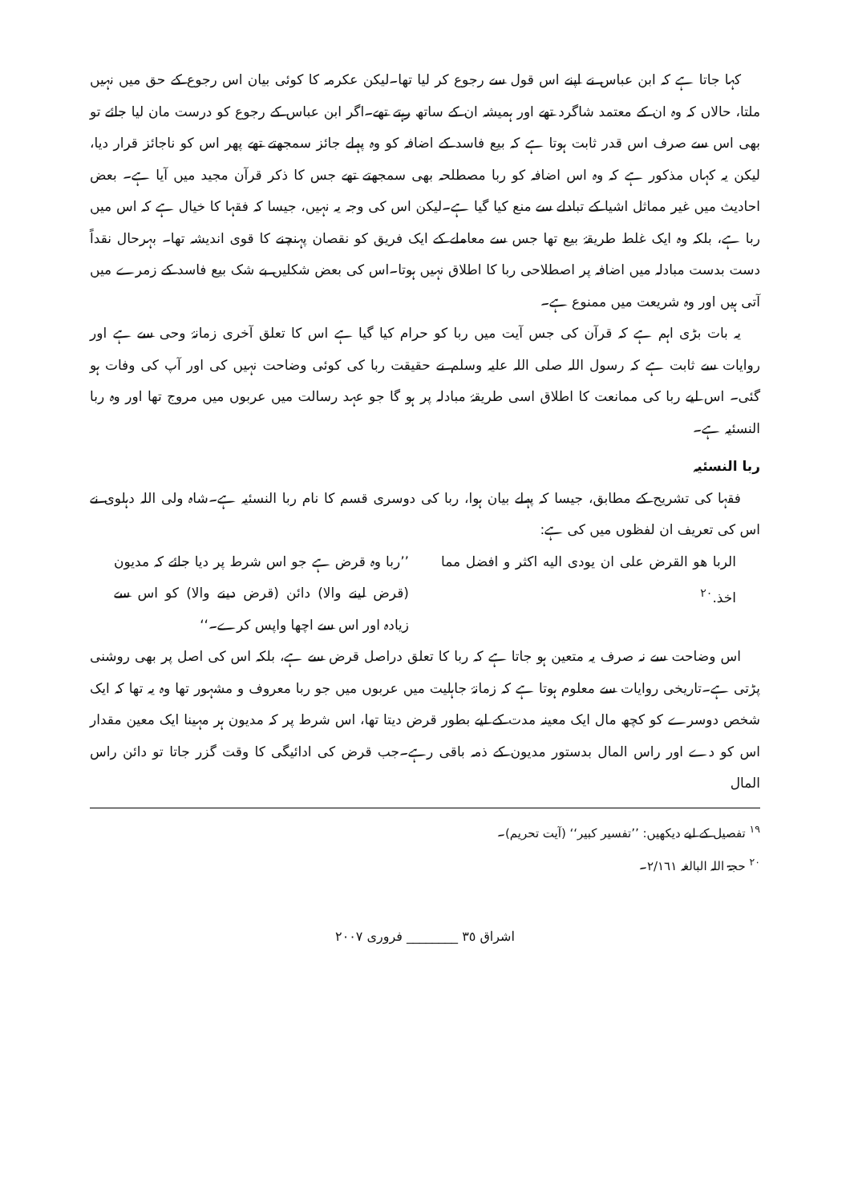کہا جاتا ہے کہ ابن عباس نے اپنے اس قول سے رجوع کر لیا تھا۔لیکن عکرمہ کا کوئی بیان اس رجوع کے حق میں نہیں ملتا، حالاں کہ وہ ان کے معتمد شاگرد تھے اور ہمیشہ ان کے ساتھ رہتے تھے۔اگر ابن عباس کے رجوع کو درست مان لیا جائے تو بھی اس سے صرف اس قدر ثابت ہوتا ہے کہ بیع فاسد کے اضافہ کو وہ پہلے جائز سمجھتے تھے پھر اس کو ناجائز قرار دیا، لیکن یہ کہاں مذکور ہے کہ وہ اس اضافہ کو ربا مصطلحہ بھی سمجھتے تھے جس کا ذکر قرآن مجید میں آیا ہے۔ بعض احادیث میں غیر مماثل اشیا کے تبادلے سے منع کیا گیا ہے۔لیکن اس کی وجہ یہ نہیں، جیسا کہ فقہا کا خیال ہے کہ اس میں ربا ہے، بلکہ وہ ایک غلط طریقۂ بیع تھا جس سے معاملے کے ایک فریق کو نقصان پہنچنے کا قوی اندیشہ تھا۔ بہرحال نقداً دست بدست مبادلہ میں اضافہ پر اصطلاحی ربا کا اطلاق نہیں ہوتا۔اس کی بعض شکلیں بے شک بیع فاسد کے زمرے میں آتی ہیں اور وہ شریعت میں ممنوع ہے۔
یہ بات بڑی اہم ہے کہ قرآن کی جس آیت میں ربا کو حرام کیا گیا ہے اس کا تعلق آخری زمانۂ وحی سے ہے اور روایات سے ثابت ہے کہ رسول اللہ صلی اللہ علیہ وسلم نے حقیقت ربا کی کوئی وضاحت نہیں کی اور آپ کی وفات ہو گئی۔ اس لیے ربا کی ممانعت کا اطلاق اسی طریقۂ مبادلہ پر ہو گا جو عہد رسالت میں عربوں میں مروج تھا اور وہ ربا النسئیہ ہے۔
ربا النسئیہ
فقہا کی تشریح کے مطابق، جیسا کہ پہلے بیان ہوا، ربا کی دوسری قسم کا نام ربا النسئیہ ہے۔شاہ ولی اللہ دہلوی نے اس کی تعریف ان لفظوں میں کی ہے:
الربا هو القرض على ان يودى اليه اكثر و افضل مما اخذ.<sup>٢٠</sup>
’’ربا وہ قرض ہے جو اس شرط پر دیا جائے کہ مدیون (قرض لینے والا) دائن (قرض دینے والا) کو اس سے زیادہ اور اس سے اچھا واپس کرے۔‘‘
اس وضاحت سے نہ صرف یہ متعین ہو جاتا ہے کہ ربا کا تعلق دراصل قرض سے ہے، بلکہ اس کی اصل پر بھی روشنی پڑتی ہے۔تاریخی روایات سے معلوم ہوتا ہے کہ زمانۂ جاہلیت میں عربوں میں جو ربا معروف و مشہور تھا وہ یہ تھا کہ ایک شخص دوسرے کو کچھ مال ایک معینہ مدت کے لیے بطور قرض دیتا تھا، اس شرط پر کہ مدیون ہر مہینا ایک معین مقدار اس کو دے اور راس المال بدستور مدیون کے ذمہ باقی رہے۔جب قرض کی ادائیگی کا وقت گزر جاتا تو دائن راس المال
<sup>١٩</sup> تفصیل کے لیے دیکھیں: ’’تفسیر کبیر‘‘ (آیت تحریم)۔
<sup>٢٠</sup> حجۃ اللہ البالغہ ٢/١٦١۔
اشراق ٣٥ ________ فروری ٢٠٠٧